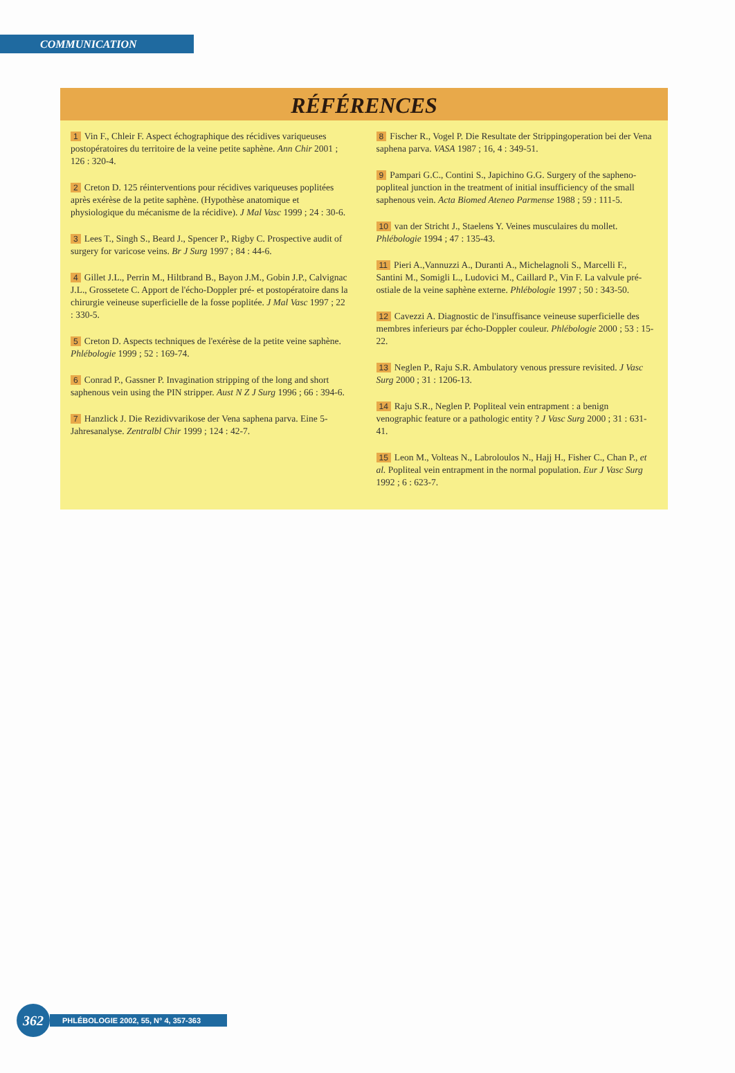COMMUNICATION
RÉFÉRENCES
1 Vin F., Chleir F. Aspect échographique des récidives variqueuses postopératoires du territoire de la veine petite saphène. Ann Chir 2001 ; 126 : 320-4.
2 Creton D. 125 réinterventions pour récidives variqueuses poplitées après exérèse de la petite saphène. (Hypothèse anatomique et physiologique du mécanisme de la récidive). J Mal Vasc 1999 ; 24 : 30-6.
3 Lees T., Singh S., Beard J., Spencer P., Rigby C. Prospective audit of surgery for varicose veins. Br J Surg 1997 ; 84 : 44-6.
4 Gillet J.L., Perrin M., Hiltbrand B., Bayon J.M., Gobin J.P., Calvignac J.L., Grossetete C. Apport de l'écho-Doppler pré- et postopératoire dans la chirurgie veineuse superficielle de la fosse poplitée. J Mal Vasc 1997 ; 22 : 330-5.
5 Creton D. Aspects techniques de l'exérèse de la petite veine saphène. Phlébologie 1999 ; 52 : 169-74.
6 Conrad P., Gassner P. Invagination stripping of the long and short saphenous vein using the PIN stripper. Aust N Z J Surg 1996 ; 66 : 394-6.
7 Hanzlick J. Die Rezidivvarikose der Vena saphena parva. Eine 5-Jahresanalyse. Zentralbl Chir 1999 ; 124 : 42-7.
8 Fischer R., Vogel P. Die Resultate der Strippingoperation bei der Vena saphena parva. VASA 1987 ; 16, 4 : 349-51.
9 Pampari G.C., Contini S., Japichino G.G. Surgery of the sapheno-popliteal junction in the treatment of initial insufficiency of the small saphenous vein. Acta Biomed Ateneo Parmense 1988 ; 59 : 111-5.
10 van der Stricht J., Staelens Y. Veines musculaires du mollet. Phlébologie 1994 ; 47 : 135-43.
11 Pieri A.,Vannuzzi A., Duranti A., Michelagnoli S., Marcelli F., Santini M., Somigli L., Ludovici M., Caillard P., Vin F. La valvule pré-ostiale de la veine saphène externe. Phlébologie 1997 ; 50 : 343-50.
12 Cavezzi A. Diagnostic de l'insuffisance veineuse superficielle des membres inferieurs par écho-Doppler couleur. Phlébologie 2000 ; 53 : 15-22.
13 Neglen P., Raju S.R. Ambulatory venous pressure revisited. J Vasc Surg 2000 ; 31 : 1206-13.
14 Raju S.R., Neglen P. Popliteal vein entrapment : a benign venographic feature or a pathologic entity ? J Vasc Surg 2000 ; 31 : 631-41.
15 Leon M., Volteas N., Labroloulos N., Hajj H., Fisher C., Chan P., et al. Popliteal vein entrapment in the normal population. Eur J Vasc Surg 1992 ; 6 : 623-7.
362
PHLÉBOLOGIE 2002, 55, N° 4, 357-363